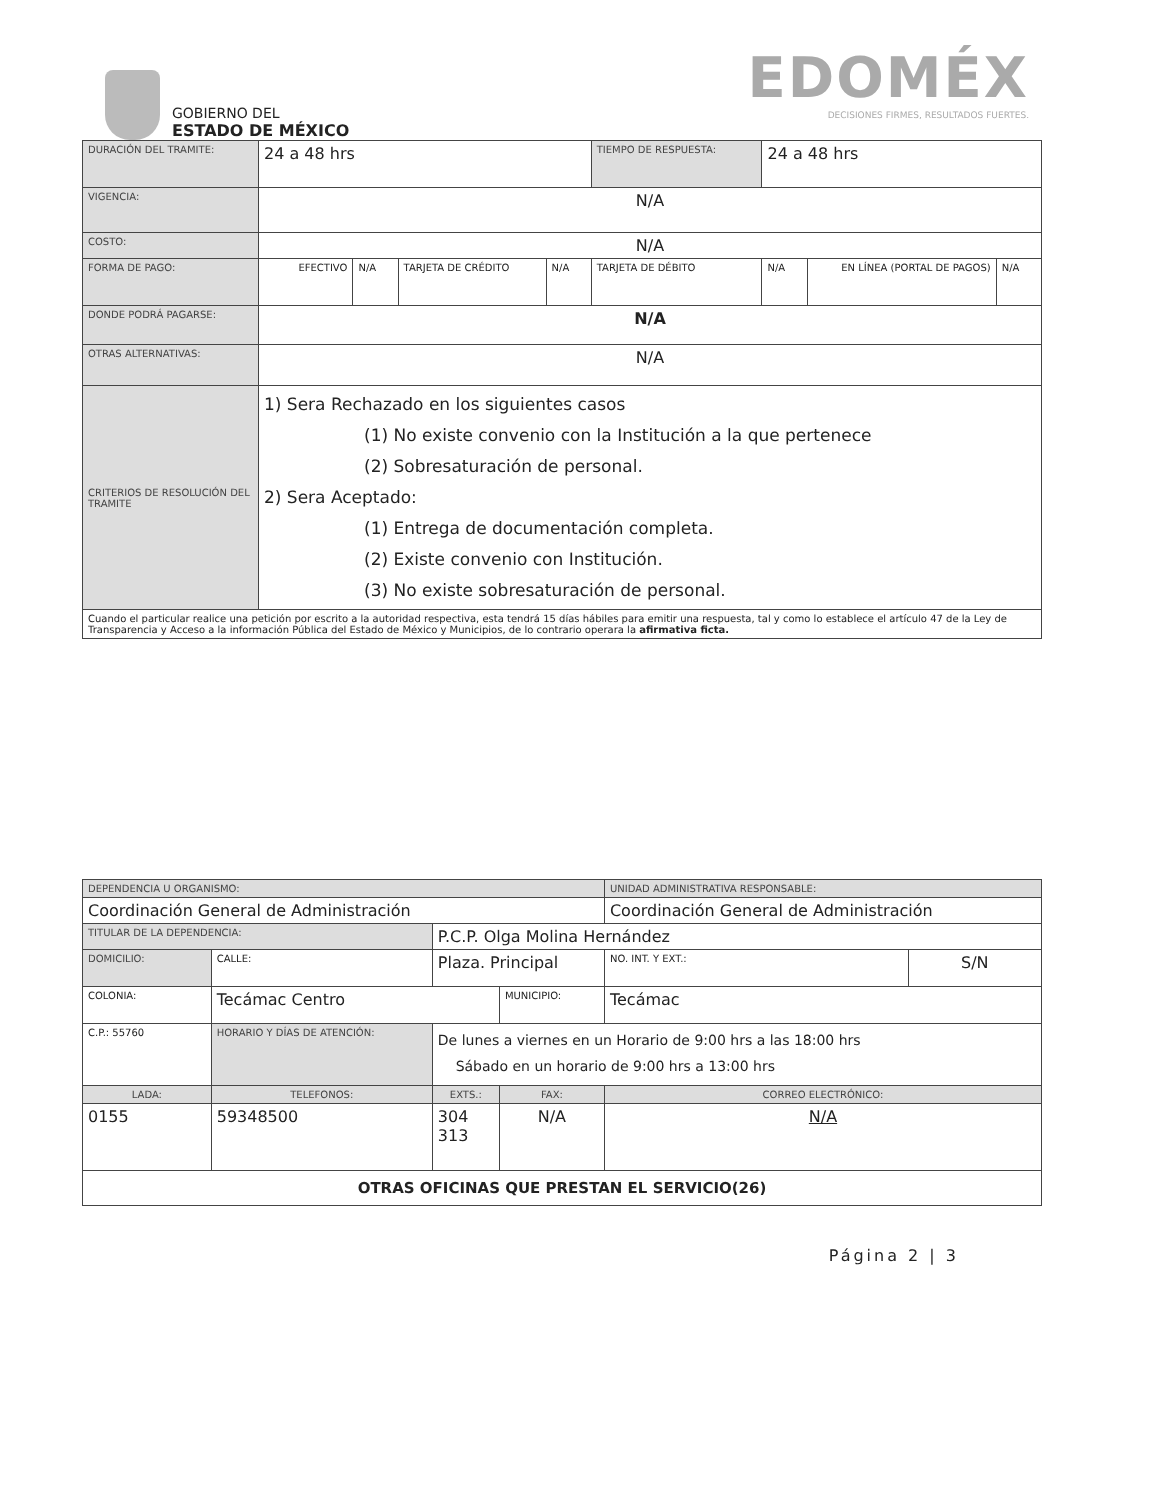GOBIERNO DEL
ESTADO DE MÉXICO
EDOMÉX
DECISIONES FIRMES, RESULTADOS FUERTES.
| DURACIÓN DEL TRAMITE: | 24 a 48 hrs | | | | TIEMPO DE RESPUESTA: | 24 a 48 hrs | | |
| VIGENCIA: | N/A | | | | | | | |
| COSTO: | N/A | | | | | | | |
| FORMA DE PAGO: | EFECTIVO | N/A | TARJETA DE CRÉDITO | N/A | TARJETA DE DÉBITO | N/A | EN LÍNEA (PORTAL DE PAGOS) | N/A |
| DONDE PODRÁ PAGARSE: | N/A | | | | | | | |
| OTRAS ALTERNATIVAS: | N/A | | | | | | | |
| CRITERIOS DE RESOLUCIÓN DEL TRAMITE | 1) Sera Rechazado en los siguientes casos (1) No existe convenio con la Institución a la que pertenece (2) Sobresaturación de personal. 2) Sera Aceptado: (1) Entrega de documentación completa. (2) Existe convenio con Institución. (3) No existe sobresaturación de personal. | | | | | | | |
| Cuando el particular realice una petición por escrito a la autoridad respectiva, esta tendrá 15 días hábiles para emitir una respuesta, tal y como lo establece el artículo 47 de la Ley de Transparencia y Acceso a la información Pública del Estado de México y Municipios, de lo contrario operara la afirmativa ficta. | | | | | | | | |
| DEPENDENCIA U ORGANISMO: | | | | | | | UNIDAD ADMINISTRATIVA RESPONSABLE: | | |
| Coordinación General de Administración | | | | | | | Coordinación General de Administración | | |
| TITULAR DE LA DEPENDENCIA: | | | P.C.P. Olga Molina Hernández | | | | | | |
| DOMICILIO: | | CALLE: | Plaza. Principal | | | | | NO. INT. Y EXT.: | S/N |
| COLONIA: | | Tecámac Centro | | | | MUNICIPIO: | Tecámac | | |
| C.P.: 55760 | HORARIO Y DÍAS DE ATENCIÓN: | | | De lunes a viernes en un Horario de 9:00 hrs a las 18:00 hrs Sábado en un horario de 9:00 hrs a 13:00 hrs | | | | | |
| LADA: | TELEFONOS: | | | EXTS.: | FAX: | | CORREO ELECTRÓNICO: | | |
| 0155 | 59348500 | | | 304 313 | N/A | | N/A | | |
| OTRAS OFICINAS QUE PRESTAN EL SERVICIO(26) | | | | | | | | | |
Página 2 | 3